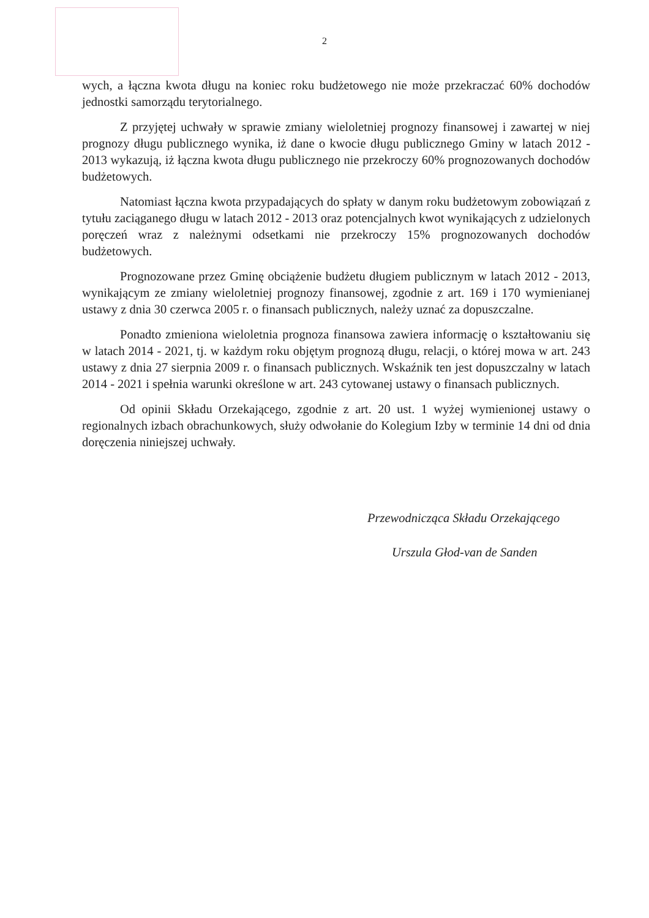2
wych, a łączna kwota długu na koniec roku budżetowego nie może przekraczać 60% dochodów jednostki samorządu terytorialnego.
Z przyjętej uchwały w sprawie zmiany wieloletniej prognozy finansowej i zawartej w niej prognozy długu publicznego wynika, iż dane o kwocie długu publicznego Gminy w latach 2012 - 2013 wykazują, iż łączna kwota długu publicznego nie przekroczy 60% prognozowanych dochodów budżetowych.
Natomiast łączna kwota przypadających do spłaty w danym roku budżetowym zobowiązań z tytułu zaciąganego długu w latach 2012 - 2013 oraz potencjalnych kwot wynikających z udzielonych poręczeń wraz z należnymi odsetkami nie przekroczy 15% prognozowanych dochodów budżetowych.
Prognozowane przez Gminę obciążenie budżetu długiem publicznym w latach 2012 - 2013, wynikającym ze zmiany wieloletniej prognozy finansowej, zgodnie z art. 169 i 170 wymienianej ustawy z dnia 30 czerwca 2005 r. o finansach publicznych, należy uznać za dopuszczalne.
Ponadto zmieniona wieloletnia prognoza finansowa zawiera informację o kształtowaniu się w latach 2014 - 2021, tj. w każdym roku objętym prognozą długu, relacji, o której mowa w art. 243 ustawy z dnia 27 sierpnia 2009 r. o finansach publicznych. Wskaźnik ten jest dopuszczalny w latach 2014 - 2021 i spełnia warunki określone w art. 243 cytowanej ustawy o finansach publicznych.
Od opinii Składu Orzekającego, zgodnie z art. 20 ust. 1 wyżej wymienionej ustawy o regionalnych izbach obrachunkowych, służy odwołanie do Kolegium Izby w terminie 14 dni od dnia doręczenia niniejszej uchwały.
Przewodnicząca Składu Orzekającego
Urszula Głod-van de Sanden